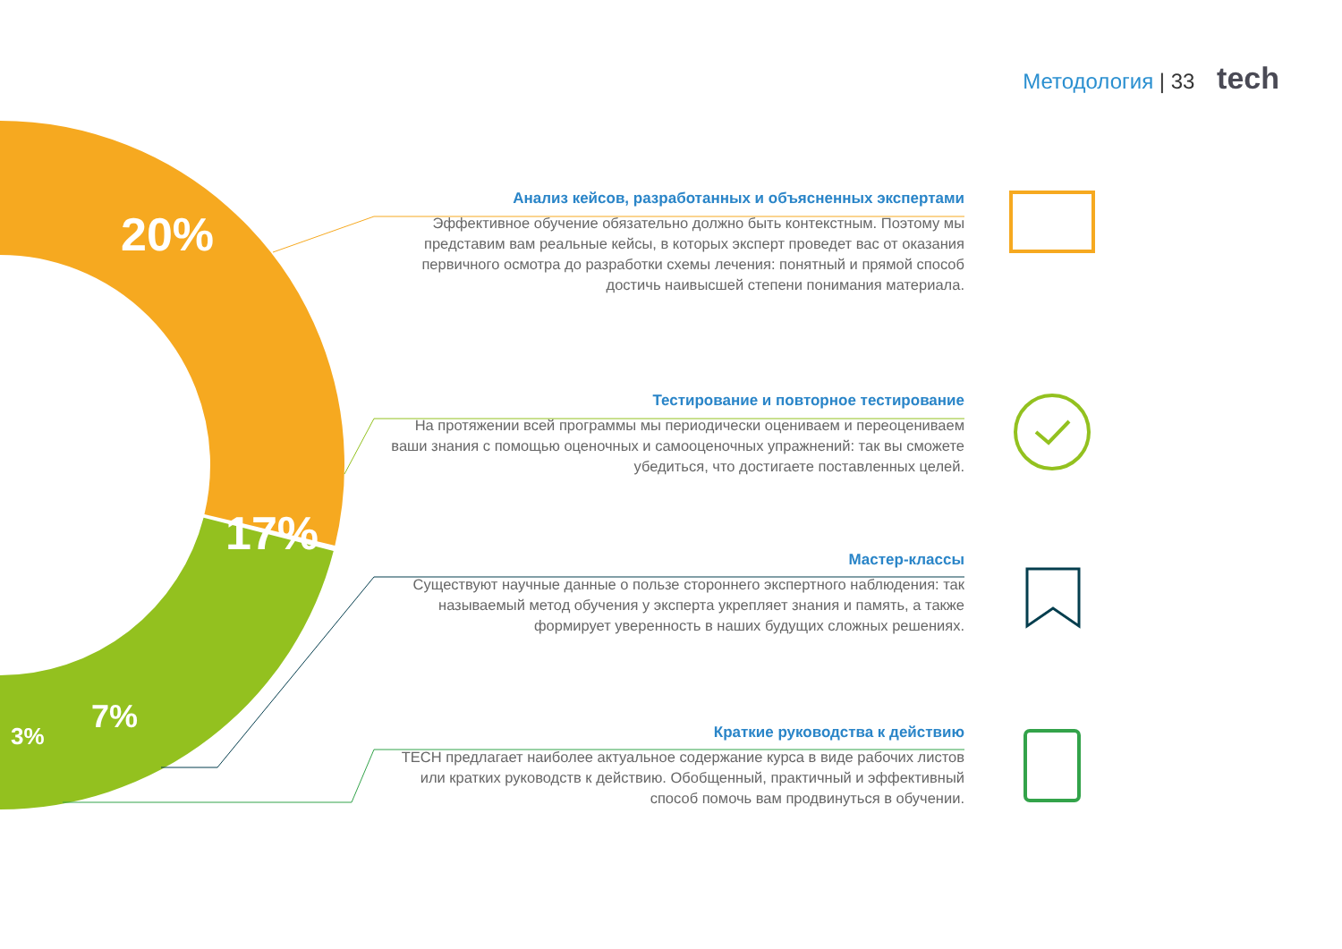Методология | 33 tech
20%
17%
7%
3%
Анализ кейсов, разработанных и объясненных экспертами
Эффективное обучение обязательно должно быть контекстным. Поэтому мы представим вам реальные кейсы, в которых эксперт проведет вас от оказания первичного осмотра до разработки схемы лечения: понятный и прямой способ достичь наивысшей степени понимания материала.
Тестирование и повторное тестирование
На протяжении всей программы мы периодически оцениваем и переоцениваем ваши знания с помощью оценочных и самооценочных упражнений: так вы сможете убедиться, что достигаете поставленных целей.
Мастер-классы
Существуют научные данные о пользе стороннего экспертного наблюдения: так называемый метод обучения у эксперта укрепляет знания и память, а также формирует уверенность в наших будущих сложных решениях.
Краткие руководства к действию
TECH предлагает наиболее актуальное содержание курса в виде рабочих листов или кратких руководств к действию. Обобщенный, практичный и эффективный способ помочь вам продвинуться в обучении.